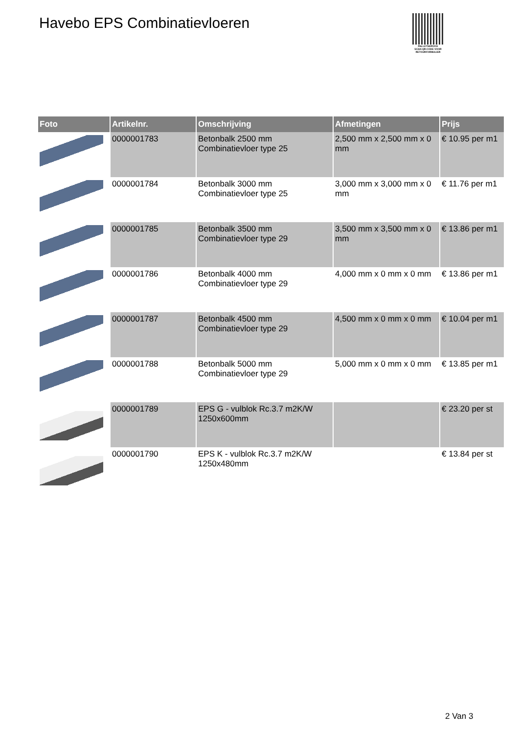Havebo EPS Combinatievloeren
PALLETSERVICE
SCAN QR-CODE VOOR RETOURFORMULIER
| Foto | Artikelnr. | Omschrijving | Afmetingen | Prijs |
| --- | --- | --- | --- | --- |
| | 0000001783 | Betonbalk 2500 mm Combinatievloer type 25 | 2,500 mm x 2,500 mm x 0 mm | € 10.95 per m1 |
| | 0000001784 | Betonbalk 3000 mm Combinatievloer type 25 | 3,000 mm x 3,000 mm x 0 mm | € 11.76 per m1 |
| | 0000001785 | Betonbalk 3500 mm Combinatievloer type 29 | 3,500 mm x 3,500 mm x 0 mm | € 13.86 per m1 |
| | 0000001786 | Betonbalk 4000 mm Combinatievloer type 29 | 4,000 mm x 0 mm x 0 mm | € 13.86 per m1 |
| | 0000001787 | Betonbalk 4500 mm Combinatievloer type 29 | 4,500 mm x 0 mm x 0 mm | € 10.04 per m1 |
| | 0000001788 | Betonbalk 5000 mm Combinatievloer type 29 | 5,000 mm x 0 mm x 0 mm | € 13.85 per m1 |
| | 0000001789 | EPS G - vulblok Rc.3.7 m2K/W 1250x600mm | | € 23.20 per st |
| | 0000001790 | EPS K - vulblok Rc.3.7 m2K/W 1250x480mm | | € 13.84 per st |
2 Van 3